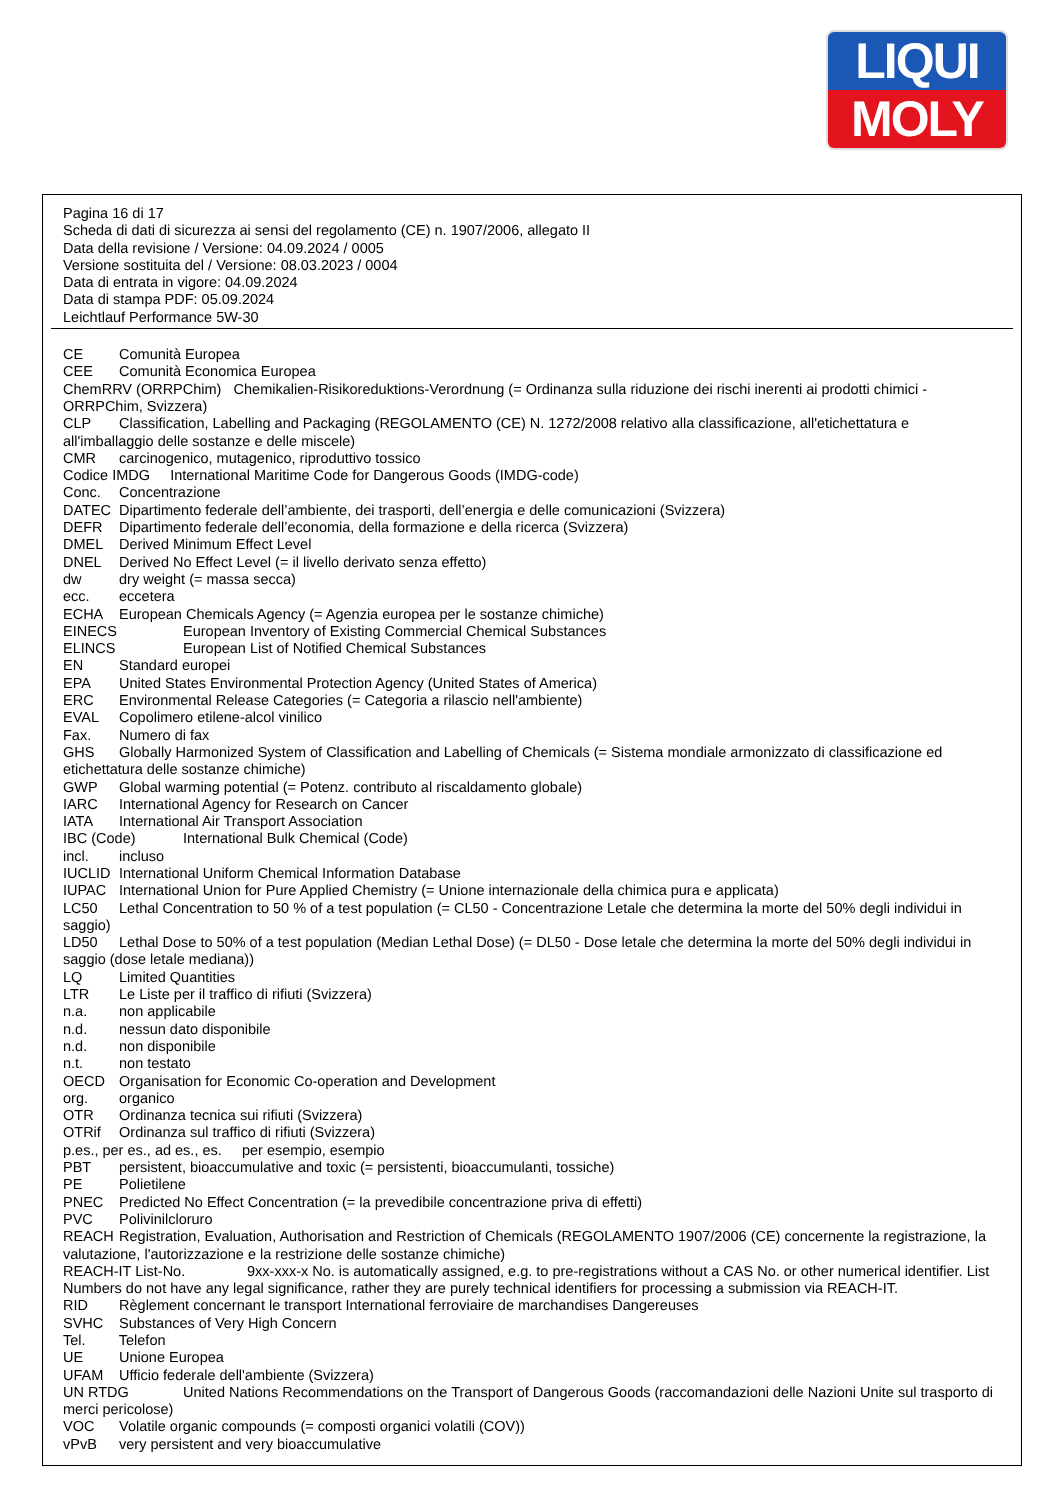LIQUI
MOLY
Pagina 16 di 17
Scheda di dati di sicurezza ai sensi del regolamento (CE) n. 1907/2006, allegato II
Data della revisione / Versione: 04.09.2024 / 0005
Versione sostituita del / Versione: 08.03.2023 / 0004
Data di entrata in vigore: 04.09.2024
Data di stampa PDF: 05.09.2024
Leichtlauf Performance 5W-30
CE Comunità Europea
CEE Comunità Economica Europea
ChemRRV (ORRPChim) Chemikalien-Risikoreduktions-Verordnung (= Ordinanza sulla riduzione dei rischi inerenti ai prodotti chimici - ORRPChim, Svizzera)
CLP Classification, Labelling and Packaging (REGOLAMENTO (CE) N. 1272/2008 relativo alla classificazione, all'etichettatura e all'imballaggio delle sostanze e delle miscele)
CMR carcinogenico, mutagenico, riproduttivo tossico
Codice IMDG International Maritime Code for Dangerous Goods (IMDG-code)
Conc. Concentrazione
DATEC Dipartimento federale dell’ambiente, dei trasporti, dell’energia e delle comunicazioni (Svizzera)
DEFR Dipartimento federale dell’economia, della formazione e della ricerca (Svizzera)
DMEL Derived Minimum Effect Level
DNEL Derived No Effect Level (= il livello derivato senza effetto)
dw dry weight (= massa secca)
ecc. eccetera
ECHA European Chemicals Agency (= Agenzia europea per le sostanze chimiche)
EINECS European Inventory of Existing Commercial Chemical Substances
ELINCS European List of Notified Chemical Substances
EN Standard europei
EPA United States Environmental Protection Agency (United States of America)
ERC Environmental Release Categories (= Categoria a rilascio nell'ambiente)
EVAL Copolimero etilene-alcol vinilico
Fax. Numero di fax
GHS Globally Harmonized System of Classification and Labelling of Chemicals (= Sistema mondiale armonizzato di classificazione ed etichettatura delle sostanze chimiche)
GWP Global warming potential (= Potenz. contributo al riscaldamento globale)
IARC International Agency for Research on Cancer
IATA International Air Transport Association
IBC (Code) International Bulk Chemical (Code)
incl. incluso
IUCLID International Uniform Chemical Information Database
IUPAC International Union for Pure Applied Chemistry (= Unione internazionale della chimica pura e applicata)
LC50 Lethal Concentration to 50 % of a test population (= CL50 - Concentrazione Letale che determina la morte del 50% degli individui in saggio)
LD50 Lethal Dose to 50% of a test population (Median Lethal Dose) (= DL50 - Dose letale che determina la morte del 50% degli individui in saggio (dose letale mediana))
LQ Limited Quantities
LTR Le Liste per il traffico di rifiuti (Svizzera)
n.a. non applicabile
n.d. nessun dato disponibile
n.d. non disponibile
n.t. non testato
OECD Organisation for Economic Co-operation and Development
org. organico
OTR Ordinanza tecnica sui rifiuti (Svizzera)
OTRif Ordinanza sul traffico di rifiuti (Svizzera)
p.es., per es., ad es., es. per esempio, esempio
PBT persistent, bioaccumulative and toxic (= persistenti, bioaccumulanti, tossiche)
PE Polietilene
PNEC Predicted No Effect Concentration (= la prevedibile concentrazione priva di effetti)
PVC Polivinilcloruro
REACH Registration, Evaluation, Authorisation and Restriction of Chemicals (REGOLAMENTO 1907/2006 (CE) concernente la registrazione, la valutazione, l'autorizzazione e la restrizione delle sostanze chimiche)
REACH-IT List-No. 9xx-xxx-x No. is automatically assigned, e.g. to pre-registrations without a CAS No. or other numerical identifier. List Numbers do not have any legal significance, rather they are purely technical identifiers for processing a submission via REACH-IT.
RID Règlement concernant le transport International ferroviaire de marchandises Dangereuses
SVHC Substances of Very High Concern
Tel. Telefon
UE Unione Europea
UFAM Ufficio federale dell'ambiente (Svizzera)
UN RTDG United Nations Recommendations on the Transport of Dangerous Goods (raccomandazioni delle Nazioni Unite sul trasporto di merci pericolose)
VOC Volatile organic compounds (= composti organici volatili (COV))
vPvB very persistent and very bioaccumulative